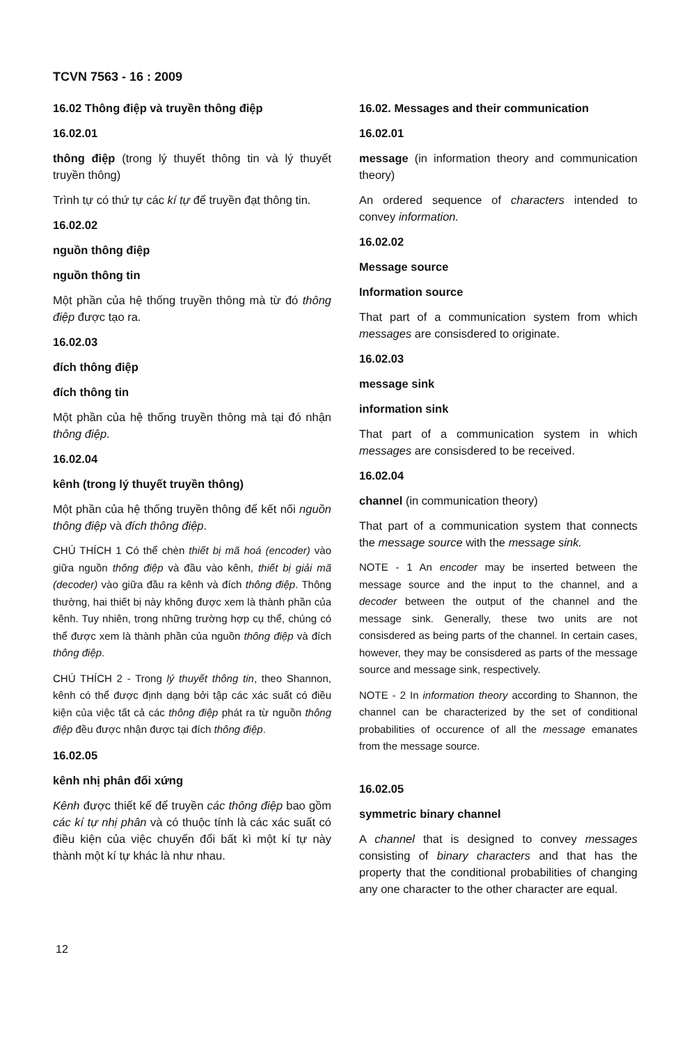TCVN 7563 - 16 : 2009
16.02 Thông điệp và truyền thông điệp
16.02.01
thông điệp (trong lý thuyết thông tin và lý thuyết truyền thông)
Trình tự có thứ tự các kí tự để truyền đạt thông tin.
16.02.02
nguồn thông điệp
nguồn thông tin
Một phần của hệ thống truyền thông mà từ đó thông điệp được tạo ra.
16.02.03
đích thông điệp
đích thông tin
Một phần của hệ thống truyền thông mà tại đó nhận thông điệp.
16.02.04
kênh (trong lý thuyết truyền thông)
Một phần của hệ thống truyền thông để kết nối nguồn thông điệp và đích thông điệp.
CHÚ THÍCH 1 Có thể chèn thiết bị mã hoá (encoder) vào giữa nguồn thông điệp và đầu vào kênh, thiết bị giải mã (decoder) vào giữa đầu ra kênh và đích thông điệp. Thông thường, hai thiết bị này không được xem là thành phần của kênh. Tuy nhiên, trong những trường hợp cụ thể, chúng có thể được xem là thành phần của nguồn thông điệp và đích thông điệp.
CHÚ THÍCH 2 - Trong lý thuyết thông tin, theo Shannon, kênh có thể được định dạng bởi tập các xác suất có điều kiện của việc tất cả các thông điệp phát ra từ nguồn thông điệp đều được nhận được tại đích thông điệp.
16.02.05
kênh nhị phân đối xứng
Kênh được thiết kế để truyền các thông điệp bao gồm các kí tự nhị phân và có thuộc tính là các xác suất có điều kiện của việc chuyển đổi bất kì một kí tự này thành một kí tự khác là như nhau.
16.02. Messages and their communication
16.02.01
message (in information theory and communication theory)
An ordered sequence of characters intended to convey information.
16.02.02
Message source
Information source
That part of a communication system from which messages are consisdered to originate.
16.02.03
message sink
information sink
That part of a communication system in which messages are consisdered to be received.
16.02.04
channel (in communication theory)
That part of a communication system that connects the message source with the message sink.
NOTE - 1 An encoder may be inserted between the message source and the input to the channel, and a decoder between the output of the channel and the message sink. Generally, these two units are not consisdered as being parts of the channel. In certain cases, however, they may be consisdered as parts of the message source and message sink, respectively.
NOTE - 2 In information theory according to Shannon, the channel can be characterized by the set of conditional probabilities of occurence of all the message emanates from the message source.
16.02.05
symmetric binary channel
A channel that is designed to convey messages consisting of binary characters and that has the property that the conditional probabilities of changing any one character to the other character are equal.
12